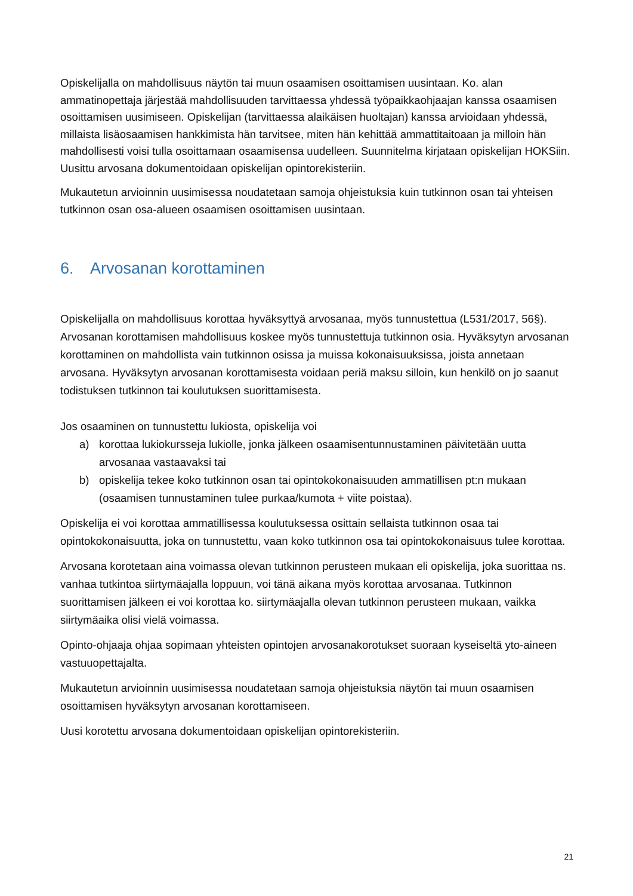Opiskelijalla on mahdollisuus näytön tai muun osaamisen osoittamisen uusintaan. Ko. alan ammatinopettaja järjestää mahdollisuuden tarvittaessa yhdessä työpaikkaohjaajan kanssa osaamisen osoittamisen uusimiseen. Opiskelijan (tarvittaessa alaikäisen huoltajan) kanssa arvioidaan yhdessä, millaista lisäosaamisen hankkimista hän tarvitsee, miten hän kehittää ammattitaitoaan ja milloin hän mahdollisesti voisi tulla osoittamaan osaamisensa uudelleen. Suunnitelma kirjataan opiskelijan HOKSiin. Uusittu arvosana dokumentoidaan opiskelijan opintorekisteriin.
Mukautetun arvioinnin uusimisessa noudatetaan samoja ohjeistuksia kuin tutkinnon osan tai yhteisen tutkinnon osan osa-alueen osaamisen osoittamisen uusintaan.
6. Arvosanan korottaminen
Opiskelijalla on mahdollisuus korottaa hyväksyttyä arvosanaa, myös tunnustettua (L531/2017, 56§). Arvosanan korottamisen mahdollisuus koskee myös tunnustettuja tutkinnon osia. Hyväksytyn arvosanan korottaminen on mahdollista vain tutkinnon osissa ja muissa kokonaisuuksissa, joista annetaan arvosana. Hyväksytyn arvosanan korottamisesta voidaan periä maksu silloin, kun henkilö on jo saanut todistuksen tutkinnon tai koulutuksen suorittamisesta.
Jos osaaminen on tunnustettu lukiosta, opiskelija voi
a) korottaa lukiokursseja lukiolle, jonka jälkeen osaamisentunnustaminen päivitetään uutta arvosanaa vastaavaksi tai
b) opiskelija tekee koko tutkinnon osan tai opintokokonaisuuden ammatillisen pt:n mukaan (osaamisen tunnustaminen tulee purkaa/kumota + viite poistaa).
Opiskelija ei voi korottaa ammatillisessa koulutuksessa osittain sellaista tutkinnon osaa tai opintokokonaisuutta, joka on tunnustettu, vaan koko tutkinnon osa tai opintokokonaisuus tulee korottaa.
Arvosana korotetaan aina voimassa olevan tutkinnon perusteen mukaan eli opiskelija, joka suorittaa ns. vanhaa tutkintoa siirtymäajalla loppuun, voi tänä aikana myös korottaa arvosanaa. Tutkinnon suorittamisen jälkeen ei voi korottaa ko. siirtymäajalla olevan tutkinnon perusteen mukaan, vaikka siirtymäaika olisi vielä voimassa.
Opinto-ohjaaja ohjaa sopimaan yhteisten opintojen arvosanakorotukset suoraan kyseiseltä yto-aineen vastuuopettajalta.
Mukautetun arvioinnin uusimisessa noudatetaan samoja ohjeistuksia näytön tai muun osaamisen osoittamisen hyväksytyn arvosanan korottamiseen.
Uusi korotettu arvosana dokumentoidaan opiskelijan opintorekisteriin.
21